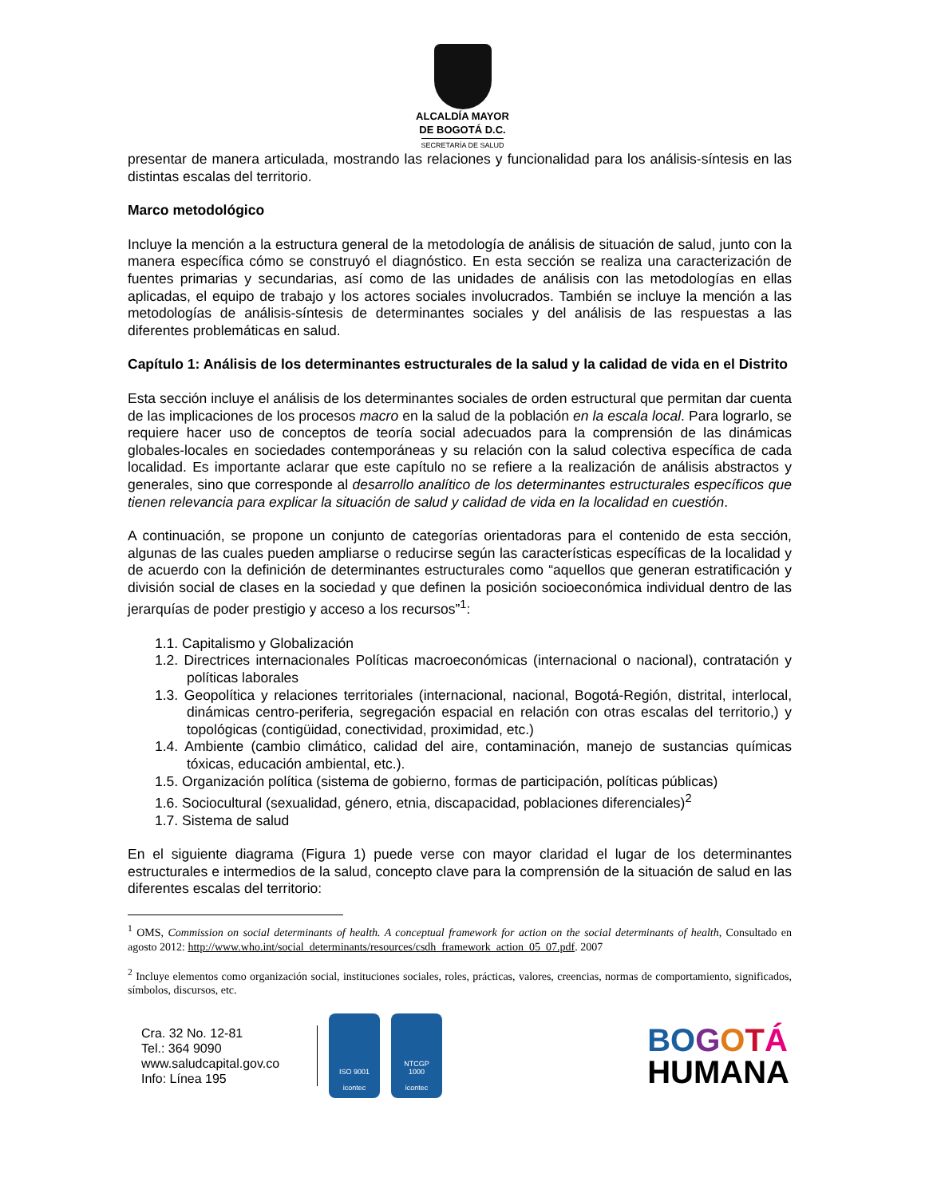ALCALDÍA MAYOR
DE BOGOTÁ D.C.
SECRETARÍA DE SALUD
presentar de manera articulada, mostrando las relaciones y funcionalidad para los análisis-síntesis en las distintas escalas del territorio.
Marco metodológico
Incluye la mención a la estructura general de la metodología de análisis de situación de salud, junto con la manera específica cómo se construyó el diagnóstico. En esta sección se realiza una caracterización de fuentes primarias y secundarias, así como de las unidades de análisis con las metodologías en ellas aplicadas, el equipo de trabajo y los actores sociales involucrados. También se incluye la mención a las metodologías de análisis-síntesis de determinantes sociales y del análisis de las respuestas a las diferentes problemáticas en salud.
Capítulo 1: Análisis de los determinantes estructurales de la salud y la calidad de vida en el Distrito
Esta sección incluye el análisis de los determinantes sociales de orden estructural que permitan dar cuenta de las implicaciones de los procesos macro en la salud de la población en la escala local. Para lograrlo, se requiere hacer uso de conceptos de teoría social adecuados para la comprensión de las dinámicas globales-locales en sociedades contemporáneas y su relación con la salud colectiva específica de cada localidad. Es importante aclarar que este capítulo no se refiere a la realización de análisis abstractos y generales, sino que corresponde al desarrollo analítico de los determinantes estructurales específicos que tienen relevancia para explicar la situación de salud y calidad de vida en la localidad en cuestión.
A continuación, se propone un conjunto de categorías orientadoras para el contenido de esta sección, algunas de las cuales pueden ampliarse o reducirse según las características específicas de la localidad y de acuerdo con la definición de determinantes estructurales como “aquellos que generan estratificación y división social de clases en la sociedad y que definen la posición socioeconómica individual dentro de las jerarquías de poder prestigio y acceso a los recursos”<sup>1</sup>:
1.1. Capitalismo y Globalización
1.2. Directrices internacionales Políticas macroeconómicas (internacional o nacional), contratación y políticas laborales
1.3. Geopolítica y relaciones territoriales (internacional, nacional, Bogotá-Región, distrital, interlocal, dinámicas centro-periferia, segregación espacial en relación con otras escalas del territorio,) y topológicas (contigüidad, conectividad, proximidad, etc.)
1.4. Ambiente (cambio climático, calidad del aire, contaminación, manejo de sustancias químicas tóxicas, educación ambiental, etc.).
1.5. Organización política (sistema de gobierno, formas de participación, políticas públicas)
1.6. Sociocultural (sexualidad, género, etnia, discapacidad, poblaciones diferenciales)<sup>2</sup>
1.7. Sistema de salud
En el siguiente diagrama (Figura 1) puede verse con mayor claridad el lugar de los determinantes estructurales e intermedios de la salud, concepto clave para la comprensión de la situación de salud en las diferentes escalas del territorio:
<sup>1</sup> OMS, Commission on social determinants of health. A conceptual framework for action on the social determinants of health, Consultado en agosto 2012: http://www.who.int/social_determinants/resources/csdh_framework_action_05_07.pdf. 2007
<sup>2</sup> Incluye elementos como organización social, instituciones sociales, roles, prácticas, valores, creencias, normas de comportamiento, significados, símbolos, discursos, etc.
Cra. 32 No. 12-81
Tel.: 364 9090
www.saludcapital.gov.co
Info: Línea 195
ISO 9001
icontec
NTCGP
1000
icontec
BO GOTÁ
HUMANA